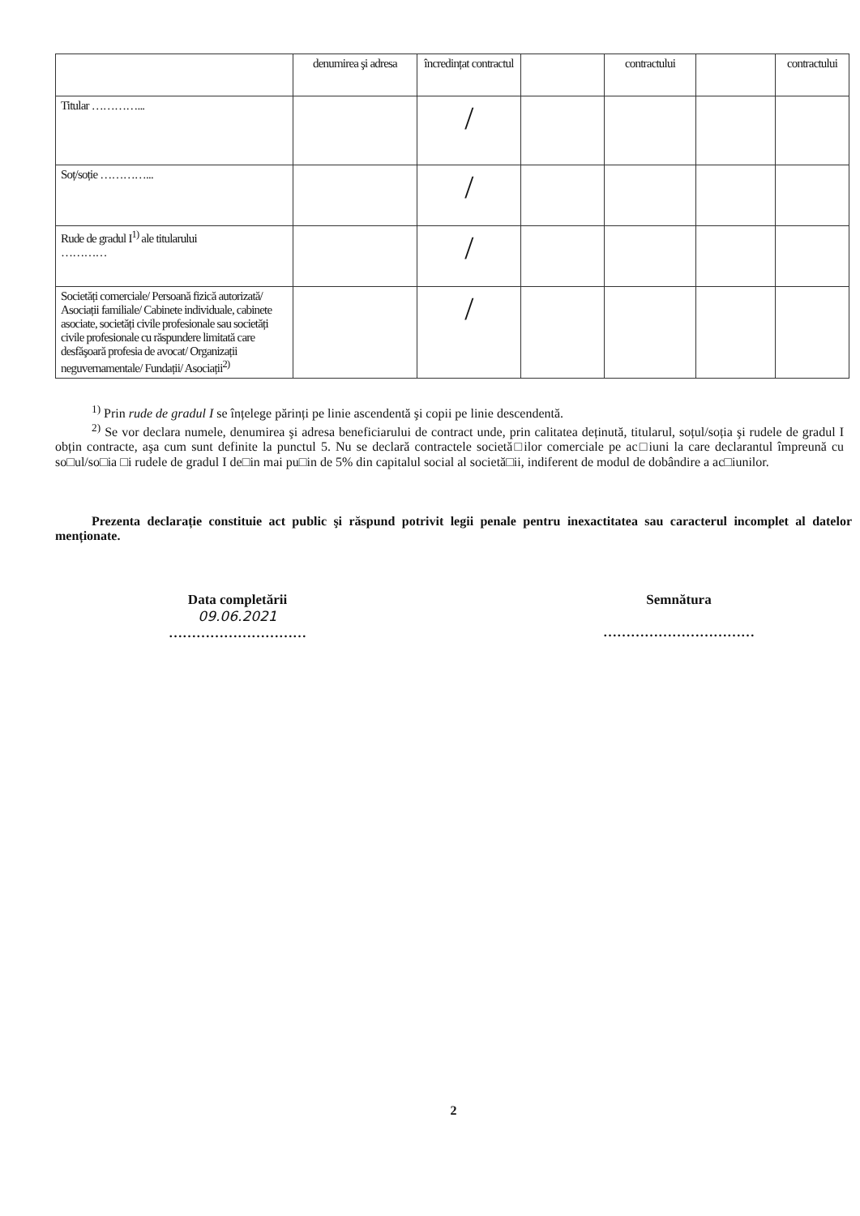| | denumirea şi adresa | încredințat contractul | | contractului | | contractului |
| Titular …………... | | / | | | | |
| Soț/soție …………... | | / | | | | |
| Rude de gradul I<sup>1)</sup> ale titularului ………… | | / | | | | |
| Societăți comerciale/ Persoană fizică autorizată/ Asociații familiale/ Cabinete individuale, cabinete asociate, societăți civile profesionale sau societăți civile profesionale cu răspundere limitată care desfăşoară profesia de avocat/ Organizații neguvernamentale/ Fundații/ Asociații<sup>2)</sup> | | / | | | | |
<sup>1)</sup> Prin rude de gradul I se înțelege părinți pe linie ascendentă şi copii pe linie descendentă.
<sup>2)</sup> Se vor declara numele, denumirea şi adresa beneficiarului de contract unde, prin calitatea deținută, titularul, soțul/soția şi rudele de gradul I obțin contracte, aşa cum sunt definite la punctul 5. Nu se declară contractele societă□ilor comerciale pe ac□iuni la care declarantul împreună cu so□ul/so□ia □i rudele de gradul I de□in mai pu□in de 5% din capitalul social al societă□ii, indiferent de modul de dobândire a ac□iunilor.
Prezenta declarație constituie act public şi răspund potrivit legii penale pentru inexactitatea sau caracterul incomplet al datelor menționate.
Data completării
09.06.2021
…………………………
Semnătura
……………………………
2